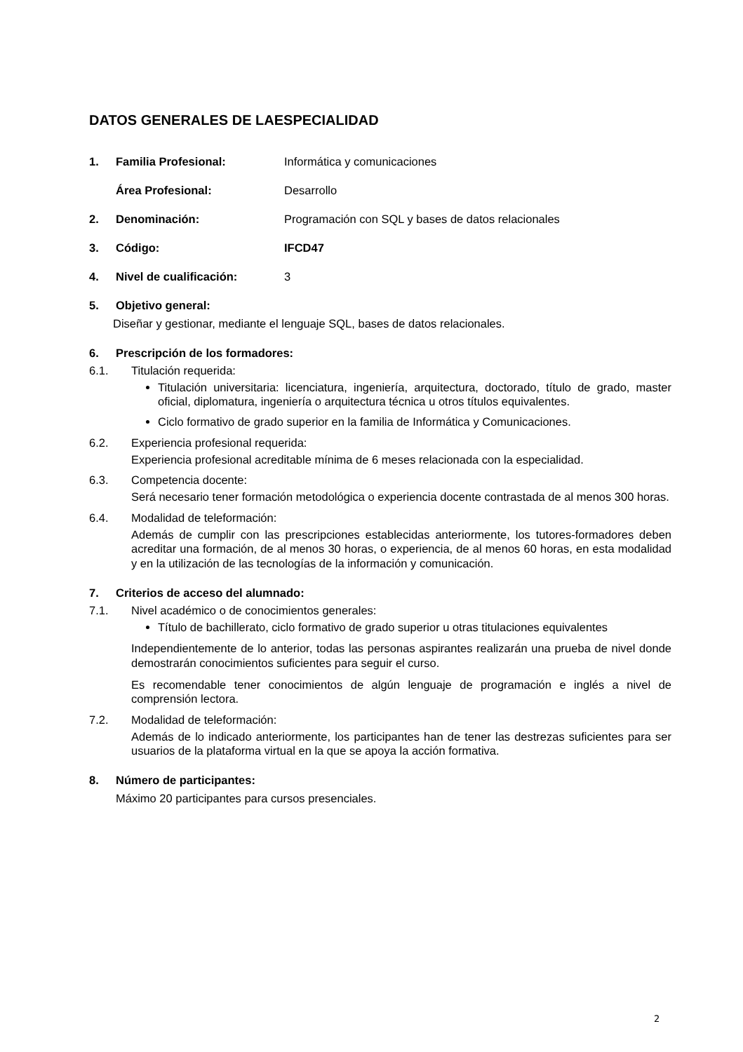DATOS GENERALES DE LAESPECIALIDAD
1. Familia Profesional: Informática y comunicaciones
Área Profesional: Desarrollo
2. Denominación: Programación con SQL y bases de datos relacionales
3. Código: IFCD47
4. Nivel de cualificación: 3
5. Objetivo general:
Diseñar y gestionar, mediante el lenguaje SQL, bases de datos relacionales.
6. Prescripción de los formadores:
6.1. Titulación requerida:
Titulación universitaria: licenciatura, ingeniería, arquitectura, doctorado, título de grado, master oficial, diplomatura, ingeniería o arquitectura técnica u otros títulos equivalentes.
Ciclo formativo de grado superior en la familia de Informática y Comunicaciones.
6.2. Experiencia profesional requerida:
Experiencia profesional acreditable mínima de 6 meses relacionada con la especialidad.
6.3. Competencia docente:
Será necesario tener formación metodológica o experiencia docente contrastada de al menos 300 horas.
6.4. Modalidad de teleformación:
Además de cumplir con las prescripciones establecidas anteriormente, los tutores-formadores deben acreditar una formación, de al menos 30 horas, o experiencia, de al menos 60 horas, en esta modalidad y en la utilización de las tecnologías de la información y comunicación.
7. Criterios de acceso del alumnado:
7.1. Nivel académico o de conocimientos generales:
Título de bachillerato, ciclo formativo de grado superior u otras titulaciones equivalentes
Independientemente de lo anterior, todas las personas aspirantes realizarán una prueba de nivel donde demostrarán conocimientos suficientes para seguir el curso.
Es recomendable tener conocimientos de algún lenguaje de programación e inglés a nivel de comprensión lectora.
7.2. Modalidad de teleformación:
Además de lo indicado anteriormente, los participantes han de tener las destrezas suficientes para ser usuarios de la plataforma virtual en la que se apoya la acción formativa.
8. Número de participantes:
Máximo 20 participantes para cursos presenciales.
2